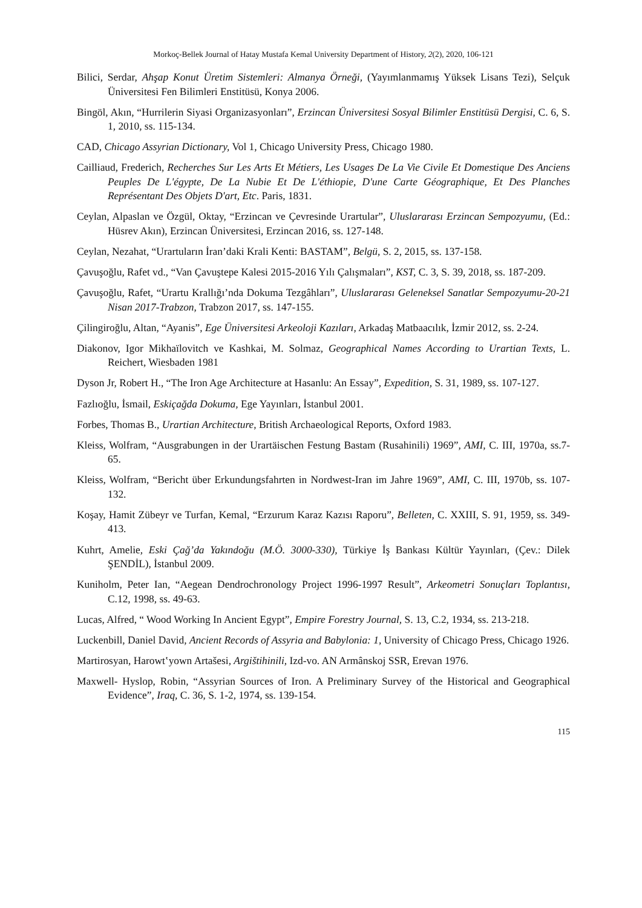Morkoç-Bellek Journal of Hatay Mustafa Kemal University Department of History, 2(2), 2020, 106-121
Bilici, Serdar, Ahşap Konut Üretim Sistemleri: Almanya Örneği, (Yayımlanmamış Yüksek Lisans Tezi), Selçuk Üniversitesi Fen Bilimleri Enstitüsü, Konya 2006.
Bingöl, Akın, “Hurrilerin Siyasi Organizasyonları”, Erzincan Üniversitesi Sosyal Bilimler Enstitüsü Dergisi, C. 6, S. 1, 2010, ss. 115-134.
CAD, Chicago Assyrian Dictionary, Vol 1, Chicago University Press, Chicago 1980.
Cailliaud, Frederich, Recherches Sur Les Arts Et Métiers, Les Usages De La Vie Civile Et Domestique Des Anciens Peuples De L'égypte, De La Nubie Et De L'éthiopie, D'une Carte Géographique, Et Des Planches Représentant Des Objets D'art, Etc. Paris, 1831.
Ceylan, Alpaslan ve Özgül, Oktay, “Erzincan ve Çevresinde Urartular”, Uluslararası Erzincan Sempozyumu, (Ed.: Hüsrev Akın), Erzincan Üniversitesi, Erzincan 2016, ss. 127-148.
Ceylan, Nezahat, “Urartuların İran’daki Krali Kenti: BASTAM”, Belgü, S. 2, 2015, ss. 137-158.
Çavuşoğlu, Rafet vd., “Van Çavuştepe Kalesi 2015-2016 Yılı Çalışmaları”, KST, C. 3, S. 39, 2018, ss. 187-209.
Çavuşoğlu, Rafet, “Urartu Krallığı’nda Dokuma Tezgâhları”, Uluslararası Geleneksel Sanatlar Sempozyumu-20-21 Nisan 2017-Trabzon, Trabzon 2017, ss. 147-155.
Çilingiroğlu, Altan, “Ayanis”, Ege Üniversitesi Arkeoloji Kazıları, Arkadaş Matbaacılık, İzmir 2012, ss. 2-24.
Diakonov, Igor Mikhaïlovitch ve Kashkai, M. Solmaz, Geographical Names According to Urartian Texts, L. Reichert, Wiesbaden 1981
Dyson Jr, Robert H., “The Iron Age Architecture at Hasanlu: An Essay”, Expedition, S. 31, 1989, ss. 107-127.
Fazlıoğlu, İsmail, Eskiçağda Dokuma, Ege Yayınları, İstanbul 2001.
Forbes, Thomas B., Urartian Architecture, British Archaeological Reports, Oxford 1983.
Kleiss, Wolfram, “Ausgrabungen in der Urartäischen Festung Bastam (Rusahinili) 1969”, AMI, C. III, 1970a, ss.7-65.
Kleiss, Wolfram, “Bericht über Erkundungsfahrten in Nordwest-Iran im Jahre 1969”, AMI, C. III, 1970b, ss. 107-132.
Koşay, Hamit Zübeyr ve Turfan, Kemal, “Erzurum Karaz Kazısı Raporu”, Belleten, C. XXIII, S. 91, 1959, ss. 349-413.
Kuhrt, Amelie, Eski Çağ’da Yakındoğu (M.Ö. 3000-330), Türkiye İş Bankası Kültür Yayınları, (Çev.: Dilek ŞENDİL), İstanbul 2009.
Kuniholm, Peter Ian, “Aegean Dendrochronology Project 1996-1997 Result”, Arkeometri Sonuçları Toplantısı, C.12, 1998, ss. 49-63.
Lucas, Alfred, “ Wood Working In Ancient Egypt”, Empire Forestry Journal, S. 13, C.2, 1934, ss. 213-218.
Luckenbill, Daniel David, Ancient Records of Assyria and Babylonia: 1, University of Chicago Press, Chicago 1926.
Martirosyan, Harowtʽyown Artašesi, Argištihinili, Izd-vo. AN Armânskoj SSR, Erevan 1976.
Maxwell- Hyslop, Robin, “Assyrian Sources of Iron. A Preliminary Survey of the Historical and Geographical Evidence”, Iraq, C. 36, S. 1-2, 1974, ss. 139-154.
115